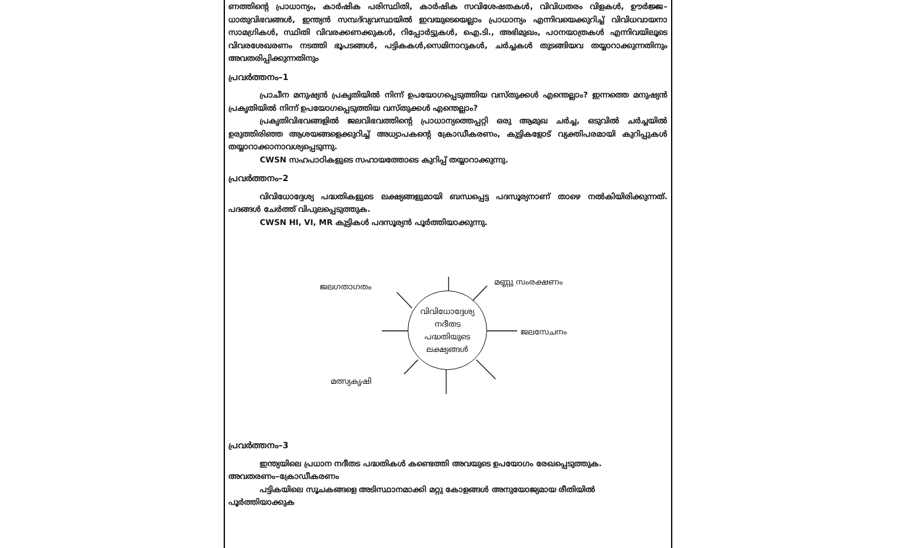ണത്തിന്റെ പ്രാധാന്യം, കാർഷിക പരിസ്ഥിതി, കാർഷിക സവിശേഷതകൾ, വിവിധതരം വിളകൾ, ഊർജ്ജ–ധാതുവിഭവങ്ങൾ, ഇന്ത്യൻ സമ്പദ്‌വ്യവസ്ഥയിൽ ഇവയുടെയെല്ലാം പ്രാധാന്യം എന്നിവയെക്കുറിച്ച് വിവിധവായനാ സാമഗ്രികൾ, സ്ഥിതി വിവരക്കണക്കുകൾ, റിപ്പോർട്ടുകൾ, ഐ.ടി., അഭിമുഖം, പഠനയാത്രകൾ എന്നിവയിലൂടെ വിവരശേഖരണം നടത്തി ഭൂപടങ്ങൾ, പട്ടികകൾ,സെമിനാറുകൾ, ചർച്ചകൾ തുടങ്ങിയവ തയ്യാറാക്കുന്നതിനും അവതരിപ്പിക്കുന്നതിനും
പ്രവർത്തനം–1
പ്രാചീന മനുഷ്യൻ പ്രകൃതിയിൽ നിന്ന് ഉപയോഗപ്പെടുത്തിയ വസ്തുക്കൾ എന്തെല്ലാം? ഇന്നത്തെ മനുഷ്യൻ പ്രകൃതിയിൽ നിന്ന് ഉപയോഗപ്പെടുത്തിയ വസ്തുക്കൾ എന്തെല്ലാം?
പ്രകൃതിവിഭവങ്ങളിൽ ജലവിഭവത്തിന്റെ പ്രാധാന്യത്തെപ്പറ്റി ഒരു ആമുഖ ചർച്ച, ഒടുവിൽ ചർച്ചയിൽ ഉരുത്തിരിഞ്ഞ ആശയങ്ങളെക്കുറിച്ച് അധ്യാപകന്റെ ക്രോഡീകരണം, കുട്ടികളോട് വ്യക്തിപരമായി കുറിപ്പുകൾ തയ്യാറാക്കാനാവശ്യപ്പെടുന്നു.
CWSN സഹപാഠികളുടെ സഹായത്തോടെ കുറിപ്പ് തയ്യാറാക്കുന്നു.
പ്രവർത്തനം–2
വിവിധോദ്ദേശ്യ പദ്ധതികളുടെ ലക്ഷ്യങ്ങളുമായി ബന്ധപ്പെട്ട പദസൂര്യനാണ് താഴെ നൽകിയിരിക്കുന്നത്. പദങ്ങൾ ചേർത്ത് വിപുലപ്പെടുത്തുക.
CWSN HI, VI, MR കുട്ടികൾ പദസൂര്യൻ പൂർത്തിയാക്കുന്നു.
ജലഗതാഗതം
മണ്ണു സംരക്ഷണം
ജലസേചനം
മത്സ്യകൃഷി
വിവിധോദ്ദേശ്യ
നദീതട
പദ്ധതിയുടെ
ലക്ഷ്യങ്ങൾ
പ്രവർത്തനം–3
ഇന്ത്യയിലെ പ്രധാന നദീതട പദ്ധതികൾ കണ്ടെത്തി അവയുടെ ഉപയോഗം രേഖപ്പെടുത്തുക.
അവതരണം–ക്രോഡീകരണം
പട്ടികയിലെ സൂചകങ്ങളെ അടിസ്ഥാനമാക്കി മറ്റു കോളങ്ങൾ അനുയോജ്യമായ രീതിയിൽ
പൂർത്തിയാക്കുക